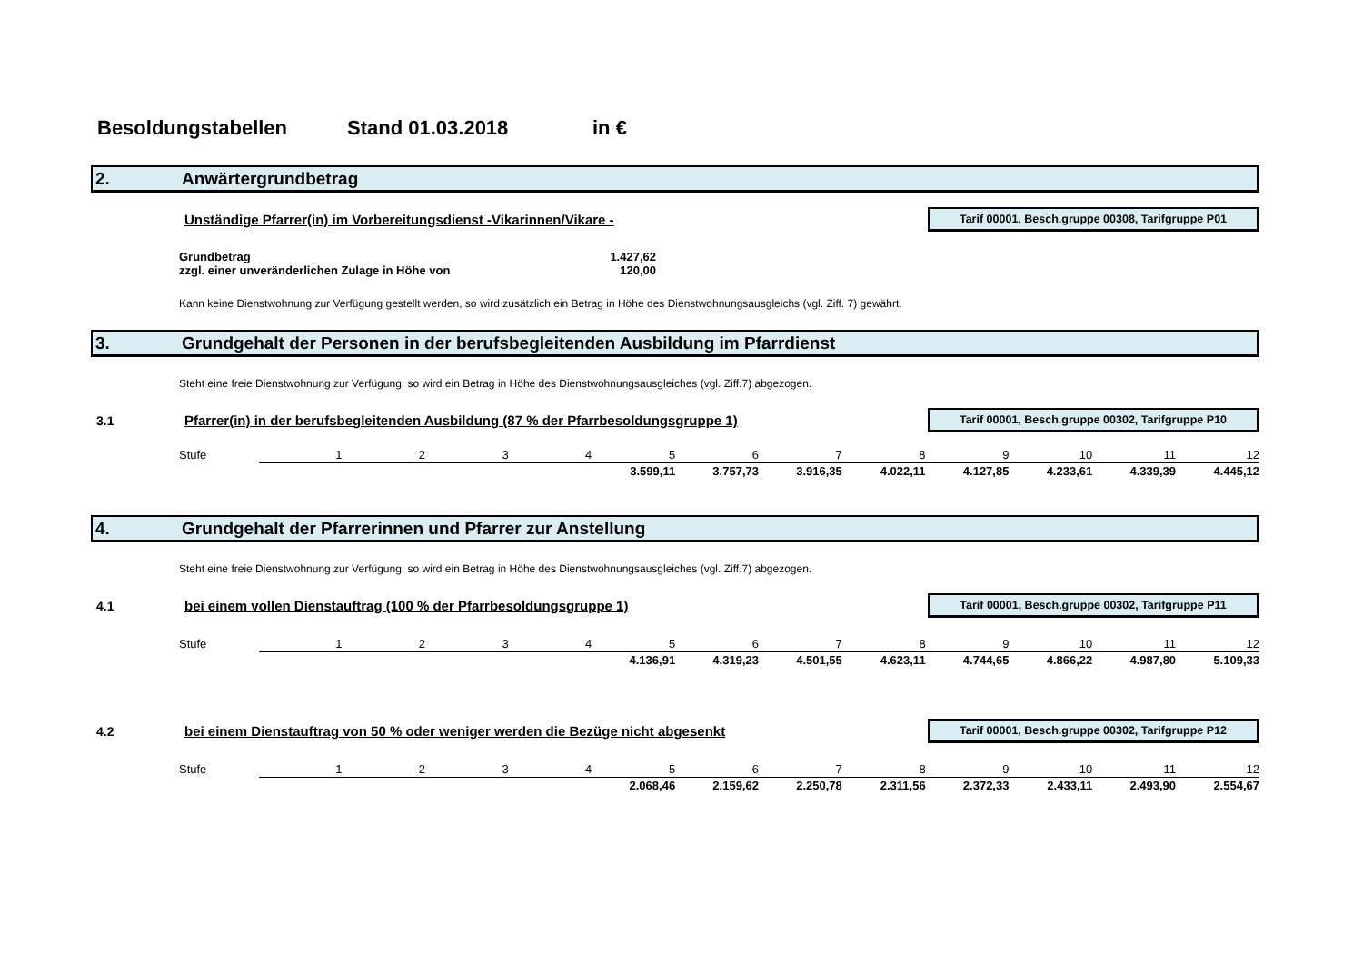Besoldungstabellen Stand 01.03.2018 in €
2. Anwärtergrundbetrag
Unständige Pfarrer(in) im Vorbereitungsdienst -Vikarinnen/Vikare - Tarif 00001, Besch.gruppe 00308, Tarifgruppe P01
Grundbetrag 1.427,62
zzgl. einer unveränderlichen Zulage in Höhe von 120,00
Kann keine Dienstwohnung zur Verfügung gestellt werden, so wird zusätzlich ein Betrag in Höhe des Dienstwohnungsausgleichs (vgl. Ziff. 7) gewährt.
3. Grundgehalt der Personen in der berufsbegleitenden Ausbildung im Pfarrdienst
Steht eine freie Dienstwohnung zur Verfügung, so wird ein Betrag in Höhe des Dienstwohnungsausgleiches (vgl. Ziff.7) abgezogen.
3.1 Pfarrer(in) in der berufsbegleitenden Ausbildung (87 % der Pfarrbesoldungsgruppe 1) Tarif 00001, Besch.gruppe 00302, Tarifgruppe P10
| Stufe | 1 | 2 | 3 | 4 | 5 | 6 | 7 | 8 | 9 | 10 | 11 | 12 |
| | | | | | 3.599,11 | 3.757,73 | 3.916,35 | 4.022,11 | 4.127,85 | 4.233,61 | 4.339,39 | 4.445,12 |
4. Grundgehalt der Pfarrerinnen und Pfarrer zur Anstellung
Steht eine freie Dienstwohnung zur Verfügung, so wird ein Betrag in Höhe des Dienstwohnungsausgleiches (vgl. Ziff.7) abgezogen.
4.1 bei einem vollen Dienstauftrag (100 % der Pfarrbesoldungsgruppe 1) Tarif 00001, Besch.gruppe 00302, Tarifgruppe P11
| Stufe | 1 | 2 | 3 | 4 | 5 | 6 | 7 | 8 | 9 | 10 | 11 | 12 |
| | | | | | 4.136,91 | 4.319,23 | 4.501,55 | 4.623,11 | 4.744,65 | 4.866,22 | 4.987,80 | 5.109,33 |
4.2 bei einem Dienstauftrag von 50 % oder weniger werden die Bezüge nicht abgesenkt Tarif 00001, Besch.gruppe 00302, Tarifgruppe P12
| Stufe | 1 | 2 | 3 | 4 | 5 | 6 | 7 | 8 | 9 | 10 | 11 | 12 |
| | | | | | 2.068,46 | 2.159,62 | 2.250,78 | 2.311,56 | 2.372,33 | 2.433,11 | 2.493,90 | 2.554,67 |